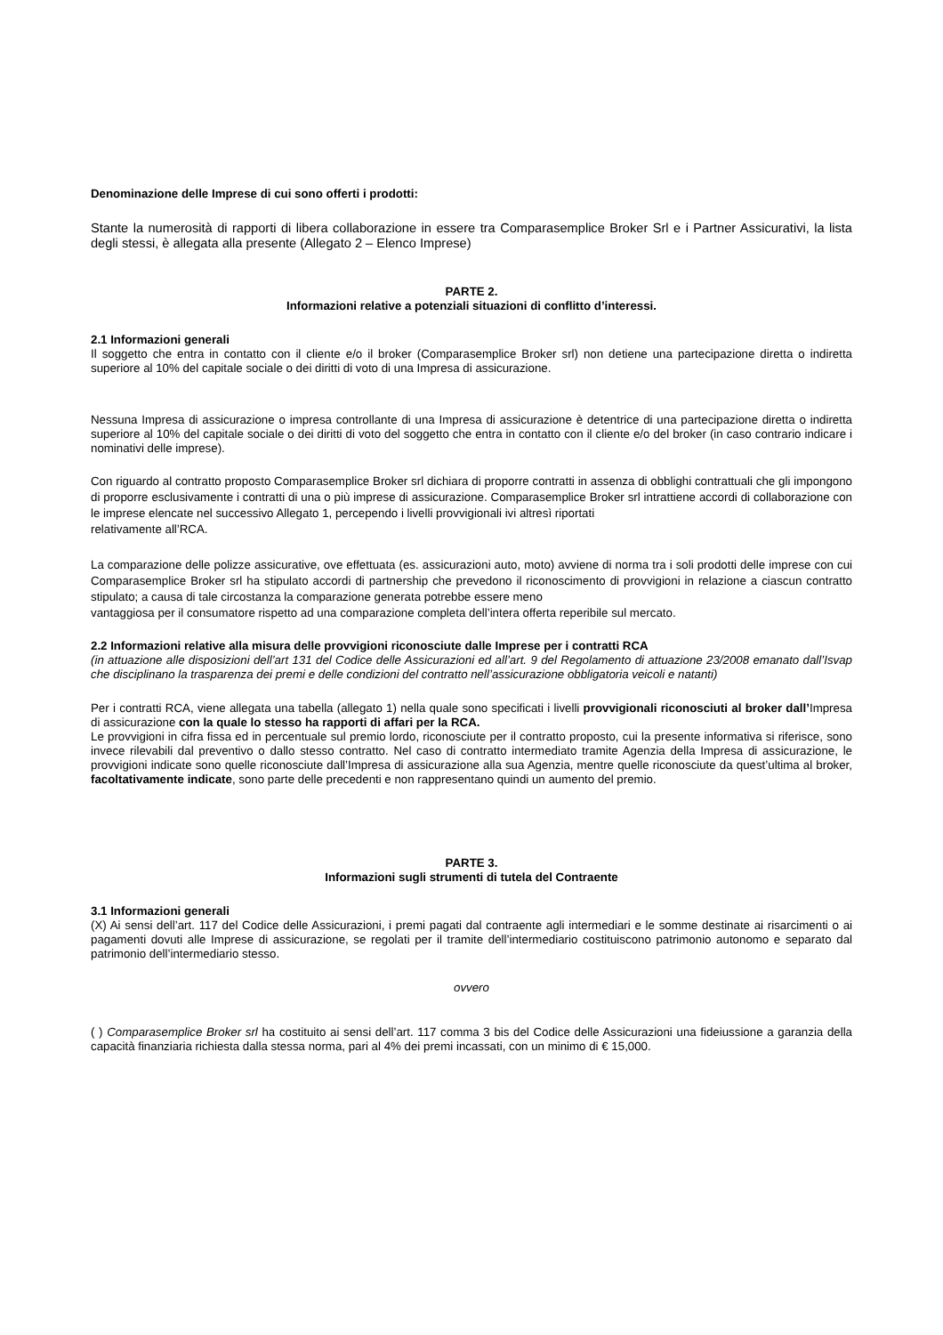Denominazione delle Imprese di cui sono offerti i prodotti:
Stante la numerosità di rapporti di libera collaborazione in essere tra Comparasemplice Broker Srl e i Partner Assicurativi, la lista degli stessi, è allegata alla presente (Allegato 2 – Elenco Imprese)
PARTE 2.
Informazioni relative a potenziali situazioni di conflitto d’interessi.
2.1 Informazioni generali
Il soggetto che entra in contatto con il cliente e/o il broker (Comparasemplice Broker srl) non detiene una partecipazione diretta o indiretta superiore al 10% del capitale sociale o dei diritti di voto di una Impresa di assicurazione.
Nessuna Impresa di assicurazione o impresa controllante di una Impresa di assicurazione è detentrice di una partecipazione diretta o indiretta superiore al 10% del capitale sociale o dei diritti di voto del soggetto che entra in contatto con il cliente e/o del broker (in caso contrario indicare i nominativi delle imprese).
Con riguardo al contratto proposto Comparasemplice Broker srl dichiara di proporre contratti in assenza di obblighi contrattuali che gli impongono di proporre esclusivamente i contratti di una o più imprese di assicurazione. Comparasemplice Broker srl intrattiene accordi di collaborazione con le imprese elencate nel successivo Allegato 1, percependo i livelli provvigionali ivi altresì riportati
relativamente all’RCA.
La comparazione delle polizze assicurative, ove effettuata (es. assicurazioni auto, moto) avviene di norma tra i soli prodotti delle imprese con cui Comparasemplice Broker srl ha stipulato accordi di partnership che prevedono il riconoscimento di provvigioni in relazione a ciascun contratto stipulato; a causa di tale circostanza la comparazione generata potrebbe essere meno
vantaggiosa per il consumatore rispetto ad una comparazione completa dell’intera offerta reperibile sul mercato.
2.2 Informazioni relative alla misura delle provvigioni riconosciute dalle Imprese per i contratti RCA
(in attuazione alle disposizioni dell’art 131 del Codice delle Assicurazioni ed all’art. 9 del Regolamento di attuazione 23/2008 emanato dall’Isvap che disciplinano la trasparenza dei premi e delle condizioni del contratto nell’assicurazione obbligatoria veicoli e natanti)
Per i contratti RCA, viene allegata una tabella (allegato 1) nella quale sono specificati i livelli provvigionali riconosciuti al broker dall’Impresa di assicurazione con la quale lo stesso ha rapporti di affari per la RCA.
Le provvigioni in cifra fissa ed in percentuale sul premio lordo, riconosciute per il contratto proposto, cui la presente informativa si riferisce, sono invece rilevabili dal preventivo o dallo stesso contratto. Nel caso di contratto intermediato tramite Agenzia della Impresa di assicurazione, le provvigioni indicate sono quelle riconosciute dall’Impresa di assicurazione alla sua Agenzia, mentre quelle riconosciute da quest’ultima al broker, facoltativamente indicate, sono parte delle precedenti e non rappresentano quindi un aumento del premio.
PARTE 3.
Informazioni sugli strumenti di tutela del Contraente
3.1 Informazioni generali
(X) Ai sensi dell’art. 117 del Codice delle Assicurazioni, i premi pagati dal contraente agli intermediari e le somme destinate ai risarcimenti o ai pagamenti dovuti alle Imprese di assicurazione, se regolati per il tramite dell’intermediario costituiscono patrimonio autonomo e separato dal patrimonio dell’intermediario stesso.
ovvero
( ) Comparasemplice Broker srl ha costituito ai sensi dell’art. 117 comma 3 bis del Codice delle Assicurazioni una fideiussione a garanzia della capacità finanziaria richiesta dalla stessa norma, pari al 4% dei premi incassati, con un minimo di € 15,000.